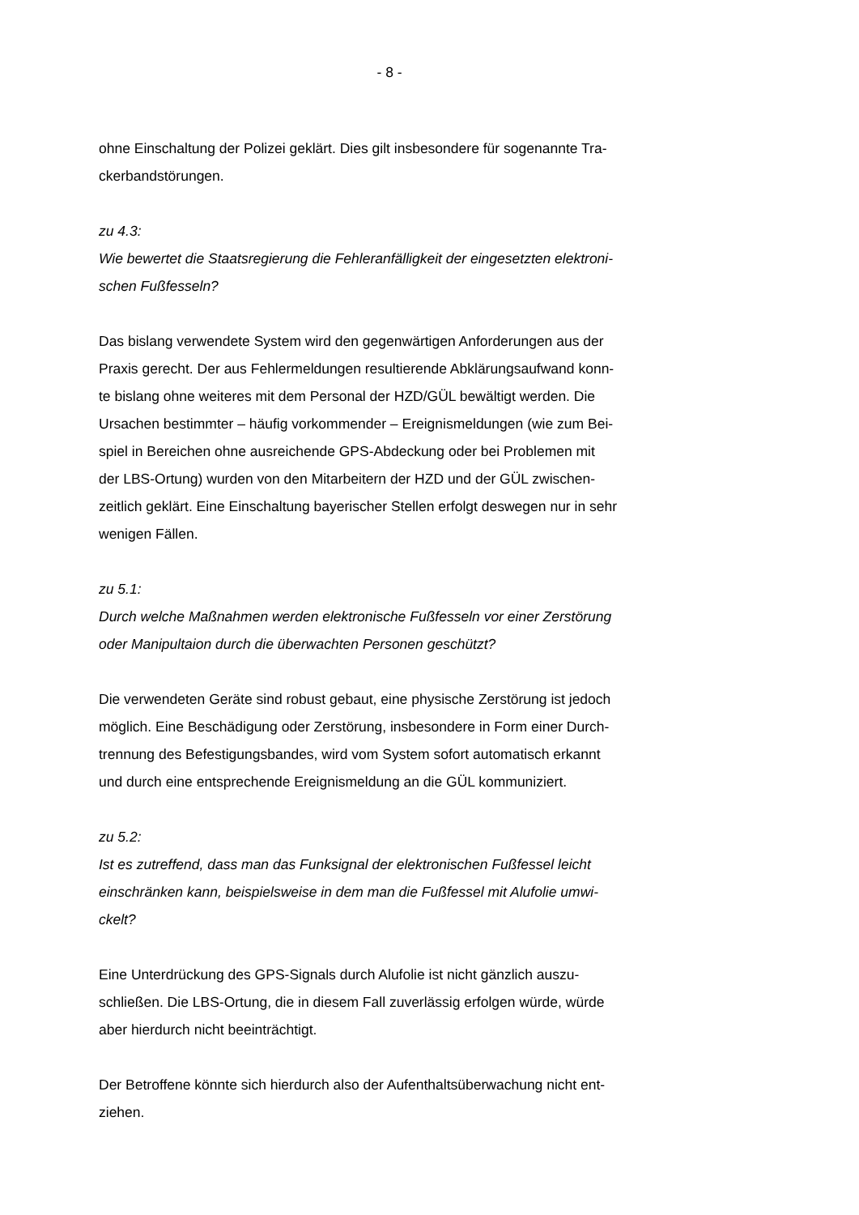- 8 -
ohne Einschaltung der Polizei geklärt. Dies gilt insbesondere für sogenannte Tra-
ckerbandstörungen.
zu 4.3:
Wie bewertet die Staatsregierung die Fehleranfälligkeit der eingesetzten elektroni-
schen Fußfesseln?
Das bislang verwendete System wird den gegenwärtigen Anforderungen aus der
Praxis gerecht. Der aus Fehlermeldungen resultierende Abklärungsaufwand konn-
te bislang ohne weiteres mit dem Personal der HZD/GÜL bewältigt werden. Die
Ursachen bestimmter – häufig vorkommender – Ereignismeldungen (wie zum Bei-
spiel in Bereichen ohne ausreichende GPS-Abdeckung oder bei Problemen mit
der LBS-Ortung) wurden von den Mitarbeitern der HZD und der GÜL zwischen-
zeitlich geklärt. Eine Einschaltung bayerischer Stellen erfolgt deswegen nur in sehr
wenigen Fällen.
zu 5.1:
Durch welche Maßnahmen werden elektronische Fußfesseln vor einer Zerstörung
oder Manipultaion durch die überwachten Personen geschützt?
Die verwendeten Geräte sind robust gebaut, eine physische Zerstörung ist jedoch
möglich. Eine Beschädigung oder Zerstörung, insbesondere in Form einer Durch-
trennung des Befestigungsbandes, wird vom System sofort automatisch erkannt
und durch eine entsprechende Ereignismeldung an die GÜL kommuniziert.
zu 5.2:
Ist es zutreffend, dass man das Funksignal der elektronischen Fußfessel leicht
einschränken kann, beispielsweise in dem man die Fußfessel mit Alufolie umwi-
ckelt?
Eine Unterdrückung des GPS-Signals durch Alufolie ist nicht gänzlich auszu-
schließen. Die LBS-Ortung, die in diesem Fall zuverlässig erfolgen würde, würde
aber hierdurch nicht beeinträchtigt.
Der Betroffene könnte sich hierdurch also der Aufenthaltsüberwachung nicht ent-
ziehen.